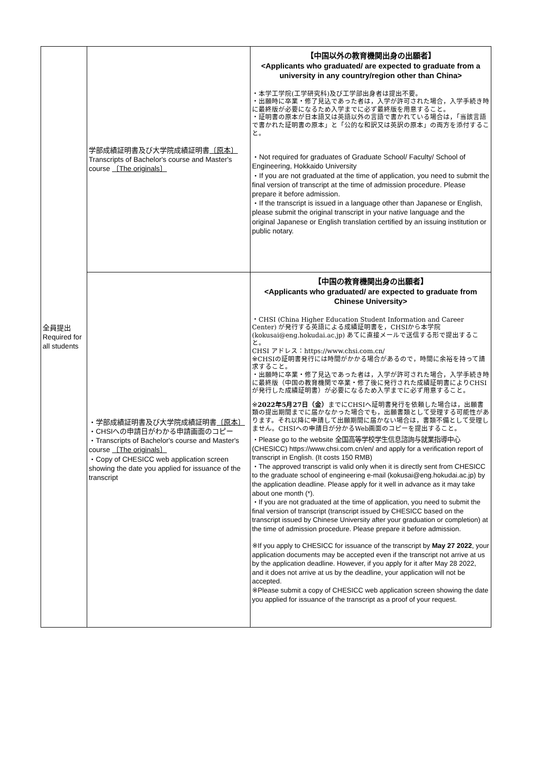| 全員提出 Required for all students | 学部成績証明書及び大学院成績証明書 〔原本〕 Transcripts of Bachelor's course and Master's course 〔The originals〕 | 【中国以外の教育機関出身の出願者】 <Applicants who graduated/ are expected to graduate from a university in any country/region other than China> ・本学工学院(工学研究科)及び工学部出身者は提出不要。 ・出願時に卒業・修了見込であった者は，入学が許可された場合，入学手続き時に最終版が必要になるため入学までに必ず最終版を用意すること。 ・証明書の原本が日本語又は英語以外の言語で書かれている場合は，「当該言語で書かれた証明書の原本」と「公的な和訳又は英訳の原本」の両方を添付すること。 ・Not required for graduates of Graduate School/ Faculty/ School of Engineering, Hokkaido University ・If you are not graduated at the time of application, you need to submit the final version of transcript at the time of admission procedure. Please prepare it before admission. ・If the transcript is issued in a language other than Japanese or English, please submit the original transcript in your native language and the original Japanese or English translation certified by an issuing institution or public notary. |
| | ・学部成績証明書及び大学院成績証明書 〔原本〕 ・CHSIへの申請日がわかる申請画面のコピー ・Transcripts of Bachelor's course and Master's course 〔The originals〕 ・Copy of CHESICC web application screen showing the date you applied for issuance of the transcript | 【中国の教育機関出身の出願者】 <Applicants who graduated/ are expected to graduate from Chinese University> ・CHSI (China Higher Education Student Information and Career Center) が発行する英語による成績証明書を，CHSIから本学院(kokusai@eng.hokudai.ac.jp) あてに直接メールで送信する形で提出すること。 CHSI アドレス：https://www.chsi.com.cn/ ※CHSIの証明書発行には時間がかかる場合があるので，時間に余裕を持って請求すること。 ・出願時に卒業・修了見込であった者は，入学が許可された場合，入学手続き時に最終版（中国の教育機関で卒業・修了後に発行された成績証明書によりCHSIが発行した成績証明書）が必要になるため入学までに必ず用意すること。 ※ 2022年5月27日（金） までにCHSIへ証明書発行を依頼した場合は，出願書類の提出期間までに届かなかった場合でも，出願書類として受理する可能性があります。それ以降に申請して出願期間に届かない場合は，書類不備として受理しません。CHSIへの申請日が分かるWeb画面のコピーを提出すること。 ・Please go to the website 全国高等学校学生信息諮詢与就業指導中心 (CHESICC) https://www.chsi.com.cn/en/ and apply for a verification report of transcript in English. (It costs 150 RMB) ・The approved transcript is valid only when it is directly sent from CHESICC to the graduate school of engineering e-mail (kokusai@eng.hokudai.ac.jp) by the application deadline. Please apply for it well in advance as it may take about one month (*). ・If you are not graduated at the time of application, you need to submit the final version of transcript (transcript issued by CHESICC based on the transcript issued by Chinese University after your graduation or completion) at the time of admission procedure. Please prepare it before admission. ※If you apply to CHESICC for issuance of the transcript by May 27 2022 , your application documents may be accepted even if the transcript not arrive at us by the application deadline. However, if you apply for it after May 28 2022, and it does not arrive at us by the deadline, your application will not be accepted. ※Please submit a copy of CHESICC web application screen showing the date you applied for issuance of the transcript as a proof of your request. |